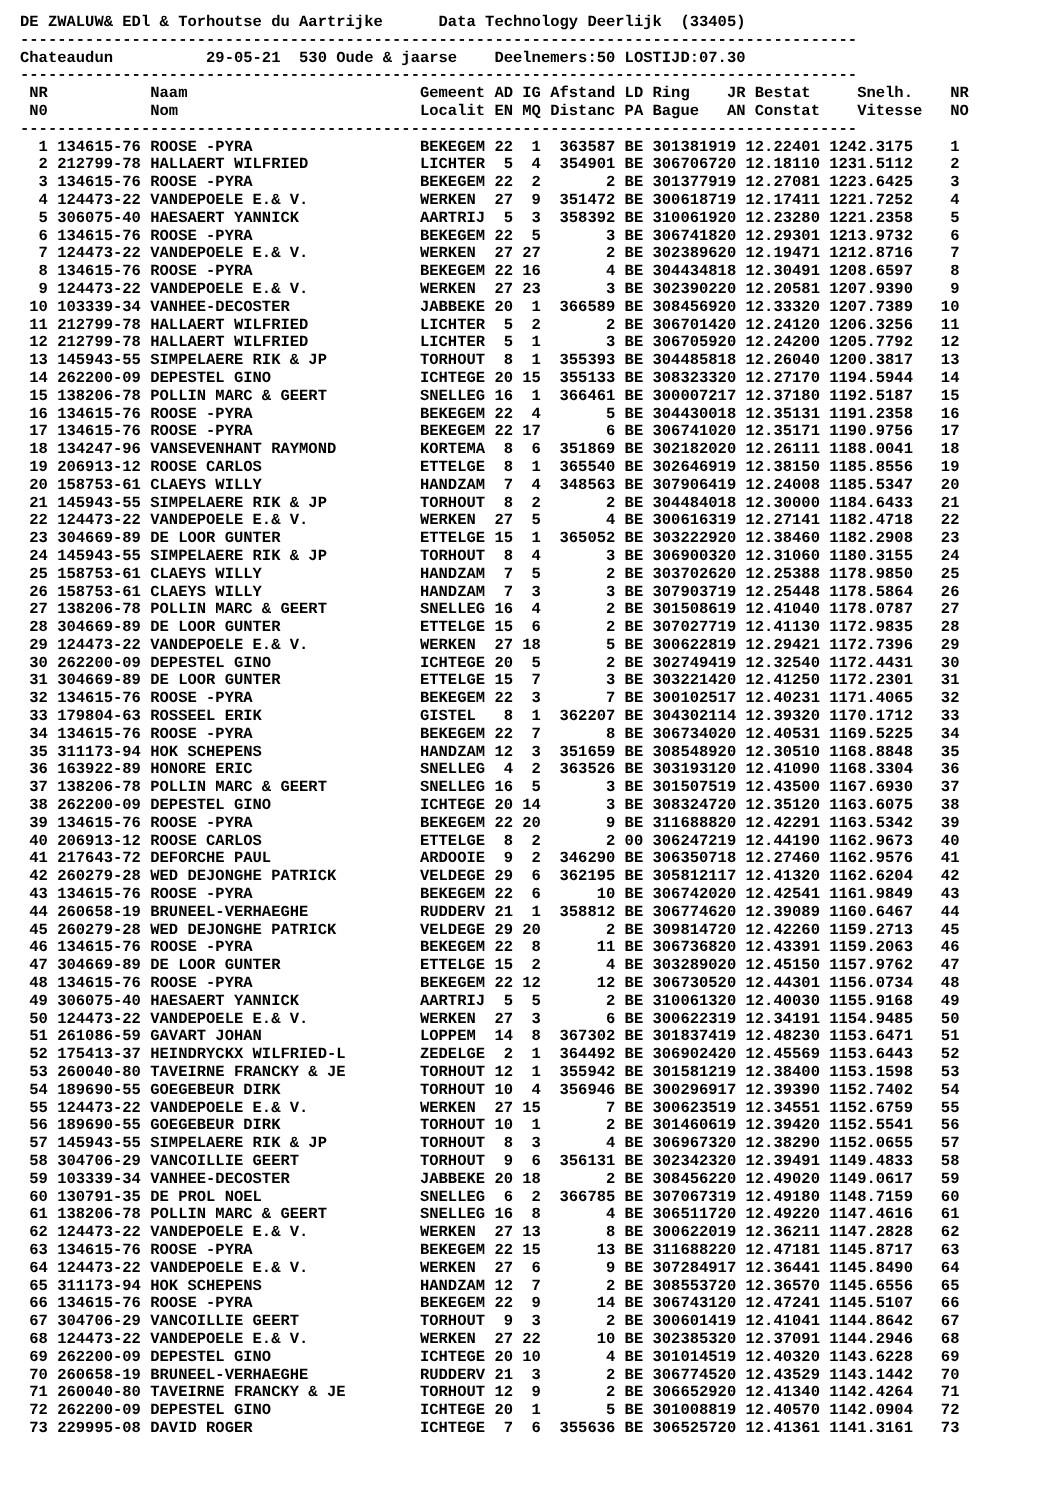DE ZWALUW& EDl & Torhoutse du Aartrijke      Data Technology Deerlijk  (33405)
------------------------------------------------------------------------------------------
Chateaudun          29-05-21  530 Oude & jaarse    Deelnemers:50 LOSTIJD:07.30
------------------------------------------------------------------------------------------
 NR           Naam                         Gemeent AD IG Afstand LD Ring    JR Bestat     Snelh.    NR
 N0           Nom                          Localit EN MQ Distanc PA Bague   AN Constat    Vitesse   NO
------------------------------------------------------------------------------------------
  1 134615-76 ROOSE -PYRA                  BEKEGEM 22  1  363587 BE 301381919 12.22401 1242.3175    1
  2 212799-78 HALLAERT WILFRIED            LICHTER  5  4  354901 BE 306706720 12.18110 1231.5112    2
  3 134615-76 ROOSE -PYRA                  BEKEGEM 22  2       2 BE 301377919 12.27081 1223.6425    3
  4 124473-22 VANDEPOELE E.& V.            WERKEN  27  9  351472 BE 300618719 12.17411 1221.7252    4
  5 306075-40 HAESAERT YANNICK             AARTRIJ  5  3  358392 BE 310061920 12.23280 1221.2358    5
  6 134615-76 ROOSE -PYRA                  BEKEGEM 22  5       3 BE 306741820 12.29301 1213.9732    6
  7 124473-22 VANDEPOELE E.& V.            WERKEN  27 27       2 BE 302389620 12.19471 1212.8716    7
  8 134615-76 ROOSE -PYRA                  BEKEGEM 22 16       4 BE 304434818 12.30491 1208.6597    8
  9 124473-22 VANDEPOELE E.& V.            WERKEN  27 23       3 BE 302390220 12.20581 1207.9390    9
 10 103339-34 VANHEE-DECOSTER              JABBEKE 20  1  366589 BE 308456920 12.33320 1207.7389   10
 11 212799-78 HALLAERT WILFRIED            LICHTER  5  2       2 BE 306701420 12.24120 1206.3256   11
 12 212799-78 HALLAERT WILFRIED            LICHTER  5  1       3 BE 306705920 12.24200 1205.7792   12
 13 145943-55 SIMPELAERE RIK & JP          TORHOUT  8  1  355393 BE 304485818 12.26040 1200.3817   13
 14 262200-09 DEPESTEL GINO                ICHTEGE 20 15  355133 BE 308323320 12.27170 1194.5944   14
 15 138206-78 POLLIN MARC & GEERT          SNELLEG 16  1  366461 BE 300007217 12.37180 1192.5187   15
 16 134615-76 ROOSE -PYRA                  BEKEGEM 22  4       5 BE 304430018 12.35131 1191.2358   16
 17 134615-76 ROOSE -PYRA                  BEKEGEM 22 17       6 BE 306741020 12.35171 1190.9756   17
 18 134247-96 VANSEVENHANT RAYMOND         KORTEMA  8  6  351869 BE 302182020 12.26111 1188.0041   18
 19 206913-12 ROOSE CARLOS                 ETTELGE  8  1  365540 BE 302646919 12.38150 1185.8556   19
 20 158753-61 CLAEYS WILLY                 HANDZAM  7  4  348563 BE 307906419 12.24008 1185.5347   20
 21 145943-55 SIMPELAERE RIK & JP          TORHOUT  8  2       2 BE 304484018 12.30000 1184.6433   21
 22 124473-22 VANDEPOELE E.& V.            WERKEN  27  5       4 BE 300616319 12.27141 1182.4718   22
 23 304669-89 DE LOOR GUNTER               ETTELGE 15  1  365052 BE 303222920 12.38460 1182.2908   23
 24 145943-55 SIMPELAERE RIK & JP          TORHOUT  8  4       3 BE 306900320 12.31060 1180.3155   24
 25 158753-61 CLAEYS WILLY                 HANDZAM  7  5       2 BE 303702620 12.25388 1178.9850   25
 26 158753-61 CLAEYS WILLY                 HANDZAM  7  3       3 BE 307903719 12.25448 1178.5864   26
 27 138206-78 POLLIN MARC & GEERT          SNELLEG 16  4       2 BE 301508619 12.41040 1178.0787   27
 28 304669-89 DE LOOR GUNTER               ETTELGE 15  6       2 BE 307027719 12.41130 1172.9835   28
 29 124473-22 VANDEPOELE E.& V.            WERKEN  27 18       5 BE 300622819 12.29421 1172.7396   29
 30 262200-09 DEPESTEL GINO                ICHTEGE 20  5       2 BE 302749419 12.32540 1172.4431   30
 31 304669-89 DE LOOR GUNTER               ETTELGE 15  7       3 BE 303221420 12.41250 1172.2301   31
 32 134615-76 ROOSE -PYRA                  BEKEGEM 22  3       7 BE 300102517 12.40231 1171.4065   32
 33 179804-63 ROSSEEL ERIK                 GISTEL   8  1  362207 BE 304302114 12.39320 1170.1712   33
 34 134615-76 ROOSE -PYRA                  BEKEGEM 22  7       8 BE 306734020 12.40531 1169.5225   34
 35 311173-94 HOK SCHEPENS                 HANDZAM 12  3  351659 BE 308548920 12.30510 1168.8848   35
 36 163922-89 HONORE ERIC                  SNELLEG  4  2  363526 BE 303193120 12.41090 1168.3304   36
 37 138206-78 POLLIN MARC & GEERT          SNELLEG 16  5       3 BE 301507519 12.43500 1167.6930   37
 38 262200-09 DEPESTEL GINO                ICHTEGE 20 14       3 BE 308324720 12.35120 1163.6075   38
 39 134615-76 ROOSE -PYRA                  BEKEGEM 22 20       9 BE 311688820 12.42291 1163.5342   39
 40 206913-12 ROOSE CARLOS                 ETTELGE  8  2       2 00 306247219 12.44190 1162.9673   40
 41 217643-72 DEFORCHE PAUL                ARDOOIE  9  2  346290 BE 306350718 12.27460 1162.9576   41
 42 260279-28 WED DEJONGHE PATRICK         VELDEGE 29  6  362195 BE 305812117 12.41320 1162.6204   42
 43 134615-76 ROOSE -PYRA                  BEKEGEM 22  6      10 BE 306742020 12.42541 1161.9849   43
 44 260658-19 BRUNEEL-VERHAEGHE            RUDDERV 21  1  358812 BE 306774620 12.39089 1160.6467   44
 45 260279-28 WED DEJONGHE PATRICK         VELDEGE 29 20       2 BE 309814720 12.42260 1159.2713   45
 46 134615-76 ROOSE -PYRA                  BEKEGEM 22  8      11 BE 306736820 12.43391 1159.2063   46
 47 304669-89 DE LOOR GUNTER               ETTELGE 15  2       4 BE 303289020 12.45150 1157.9762   47
 48 134615-76 ROOSE -PYRA                  BEKEGEM 22 12      12 BE 306730520 12.44301 1156.0734   48
 49 306075-40 HAESAERT YANNICK             AARTRIJ  5  5       2 BE 310061320 12.40030 1155.9168   49
 50 124473-22 VANDEPOELE E.& V.            WERKEN  27  3       6 BE 300622319 12.34191 1154.9485   50
 51 261086-59 GAVART JOHAN                 LOPPEM  14  8  367302 BE 301837419 12.48230 1153.6471   51
 52 175413-37 HEINDRYCKX WILFRIED-L        ZEDELGE  2  1  364492 BE 306902420 12.45569 1153.6443   52
 53 260040-80 TAVEIRNE FRANCKY & JE        TORHOUT 12  1  355942 BE 301581219 12.38400 1153.1598   53
 54 189690-55 GOEGEBEUR DIRK               TORHOUT 10  4  356946 BE 300296917 12.39390 1152.7402   54
 55 124473-22 VANDEPOELE E.& V.            WERKEN  27 15       7 BE 300623519 12.34551 1152.6759   55
 56 189690-55 GOEGEBEUR DIRK               TORHOUT 10  1       2 BE 301460619 12.39420 1152.5541   56
 57 145943-55 SIMPELAERE RIK & JP          TORHOUT  8  3       4 BE 306967320 12.38290 1152.0655   57
 58 304706-29 VANCOILLIE GEERT             TORHOUT  9  6  356131 BE 302342320 12.39491 1149.4833   58
 59 103339-34 VANHEE-DECOSTER              JABBEKE 20 18       2 BE 308456220 12.49020 1149.0617   59
 60 130791-35 DE PROL NOEL                 SNELLEG  6  2  366785 BE 307067319 12.49180 1148.7159   60
 61 138206-78 POLLIN MARC & GEERT          SNELLEG 16  8       4 BE 306511720 12.49220 1147.4616   61
 62 124473-22 VANDEPOELE E.& V.            WERKEN  27 13       8 BE 300622019 12.36211 1147.2828   62
 63 134615-76 ROOSE -PYRA                  BEKEGEM 22 15      13 BE 311688220 12.47181 1145.8717   63
 64 124473-22 VANDEPOELE E.& V.            WERKEN  27  6       9 BE 307284917 12.36441 1145.8490   64
 65 311173-94 HOK SCHEPENS                 HANDZAM 12  7       2 BE 308553720 12.36570 1145.6556   65
 66 134615-76 ROOSE -PYRA                  BEKEGEM 22  9      14 BE 306743120 12.47241 1145.5107   66
 67 304706-29 VANCOILLIE GEERT             TORHOUT  9  3       2 BE 300601419 12.41041 1144.8642   67
 68 124473-22 VANDEPOELE E.& V.            WERKEN  27 22      10 BE 302385320 12.37091 1144.2946   68
 69 262200-09 DEPESTEL GINO                ICHTEGE 20 10       4 BE 301014519 12.40320 1143.6228   69
 70 260658-19 BRUNEEL-VERHAEGHE            RUDDERV 21  3       2 BE 306774520 12.43529 1143.1442   70
 71 260040-80 TAVEIRNE FRANCKY & JE        TORHOUT 12  9       2 BE 306652920 12.41340 1142.4264   71
 72 262200-09 DEPESTEL GINO                ICHTEGE 20  1       5 BE 301008819 12.40570 1142.0904   72
 73 229995-08 DAVID ROGER                  ICHTEGE  7  6  355636 BE 306525720 12.41361 1141.3161   73